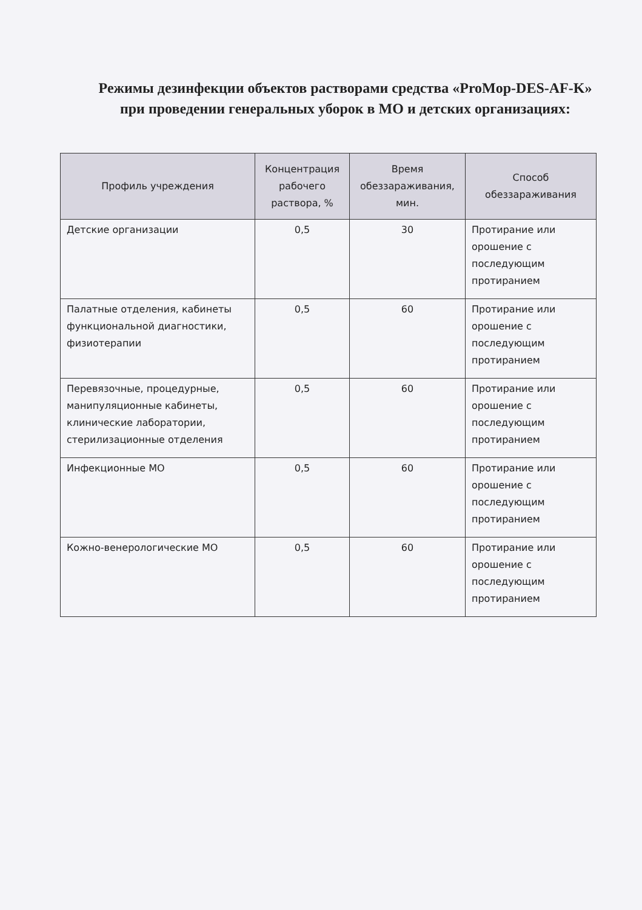Режимы дезинфекции объектов растворами средства «ProMop-DES-AF-K» при проведении генеральных уборок в МО и детских организациях:
| Профиль учреждения | Концентрация рабочего раствора, % | Время обеззараживания, мин. | Способ обеззараживания |
| --- | --- | --- | --- |
| Детские организации | 0,5 | 30 | Протирание или орошение с последующим протиранием |
| Палатные отделения, кабинеты функциональной диагностики, физиотерапии | 0,5 | 60 | Протирание или орошение с последующим протиранием |
| Перевязочные, процедурные, манипуляционные кабинеты, клинические лаборатории, стерилизационные отделения | 0,5 | 60 | Протирание или орошение с последующим протиранием |
| Инфекционные МО | 0,5 | 60 | Протирание или орошение с последующим протиранием |
| Кожно-венерологические МО | 0,5 | 60 | Протирание или орошение с последующим протиранием |